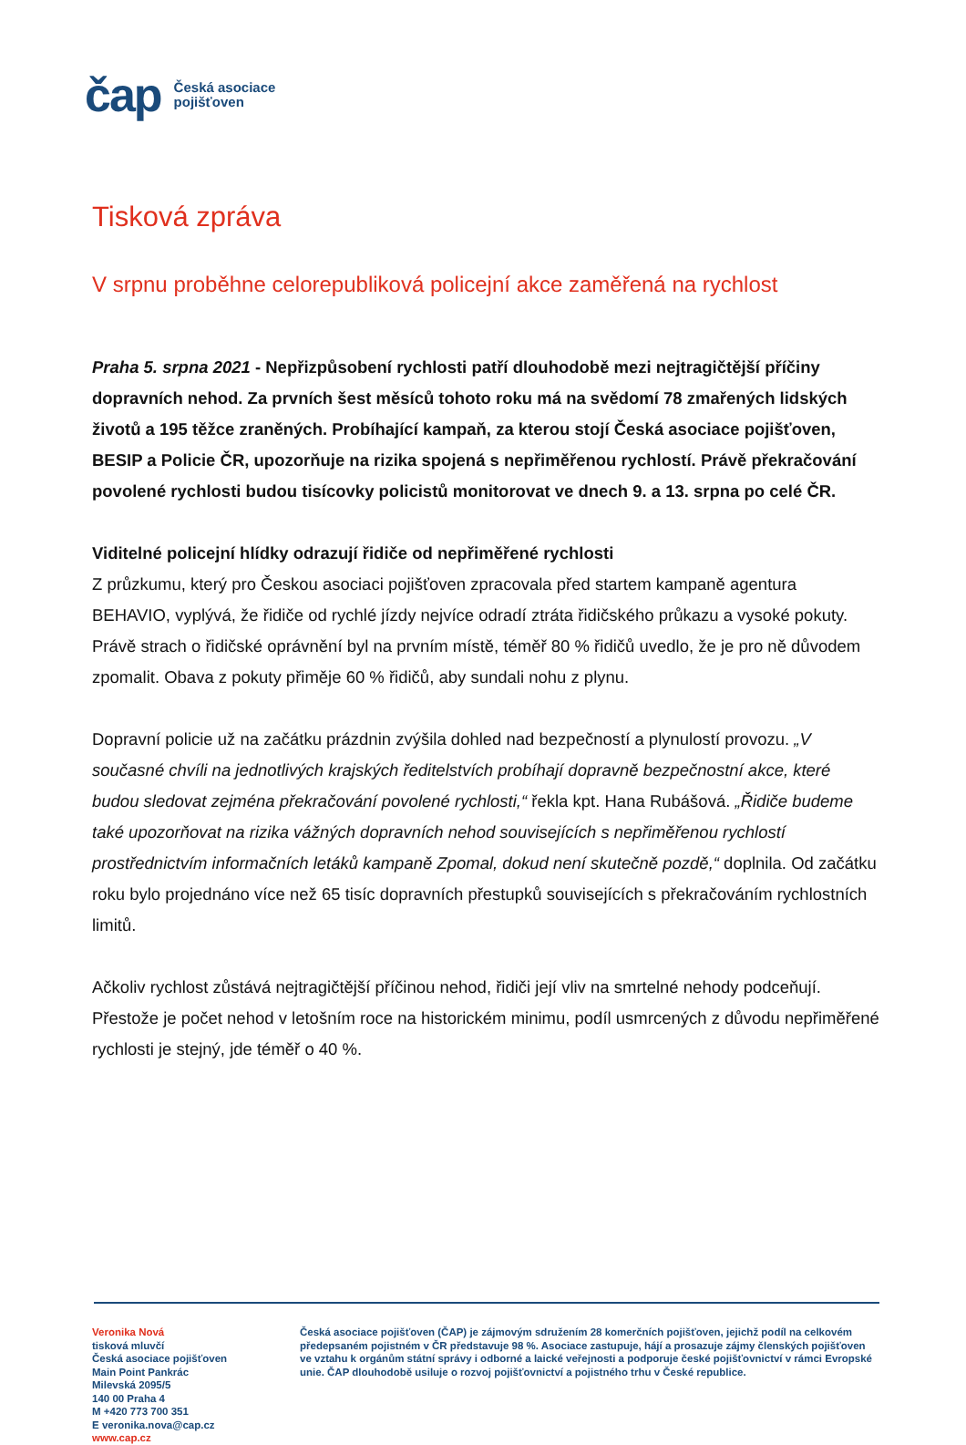čap Česká asociace
pojišťoven
Tisková zpráva
V srpnu proběhne celorepubliková policejní akce zaměřená na rychlost
Praha 5. srpna 2021 - Nepřizpůsobení rychlosti patří dlouhodobě mezi nejtragičtější příčiny dopravních nehod. Za prvních šest měsíců tohoto roku má na svědomí 78 zmařených lidských životů a 195 těžce zraněných. Probíhající kampaň, za kterou stojí Česká asociace pojišťoven, BESIP a Policie ČR, upozorňuje na rizika spojená s nepřiměřenou rychlostí. Právě překračování povolené rychlosti budou tisícovky policistů monitorovat ve dnech 9. a 13. srpna po celé ČR.
Viditelné policejní hlídky odrazují řidiče od nepřiměřené rychlosti
Z průzkumu, který pro Českou asociaci pojišťoven zpracovala před startem kampaně agentura BEHAVIO, vyplývá, že řidiče od rychlé jízdy nejvíce odradí ztráta řidičského průkazu a vysoké pokuty. Právě strach o řidičské oprávnění byl na prvním místě, téměř 80 % řidičů uvedlo, že je pro ně důvodem zpomalit. Obava z pokuty přiměje 60 % řidičů, aby sundali nohu z plynu.
Dopravní policie už na začátku prázdnin zvýšila dohled nad bezpečností a plynulostí provozu. „V současné chvíli na jednotlivých krajských ředitelstvích probíhají dopravně bezpečnostní akce, které budou sledovat zejména překračování povolené rychlosti,“ řekla kpt. Hana Rubášová. „Řidiče budeme také upozorňovat na rizika vážných dopravních nehod souvisejících s nepřiměřenou rychlostí prostřednictvím informačních letáků kampaně Zpomal, dokud není skutečně pozdě,“ doplnila. Od začátku roku bylo projednáno více než 65 tisíc dopravních přestupků souvisejících s překračováním rychlostních limitů.
Ačkoliv rychlost zůstává nejtragičtější příčinou nehod, řidiči její vliv na smrtelné nehody podceňují. Přestože je počet nehod v letošním roce na historickém minimu, podíl usmrcených z důvodu nepřiměřené rychlosti je stejný, jde téměř o 40 %.
Veronika Nová
tisková mluvčí
Česká asociace pojišťoven
Main Point Pankrác
Milevská 2095/5
140 00 Praha 4
M +420 773 700 351
E veronika.nova@cap.cz
www.cap.cz
Česká asociace pojišťoven (ČAP) je zájmovým sdružením 28 komerčních pojišťoven, jejichž podíl na celkovém předepsaném pojistném v ČR představuje 98 %. Asociace zastupuje, hájí a prosazuje zájmy členských pojišťoven ve vztahu k orgánům státní správy i odborné a laické veřejnosti a podporuje české pojišťovnictví v rámci Evropské unie. ČAP dlouhodobě usiluje o rozvoj pojišťovnictví a pojistného trhu v České republice.